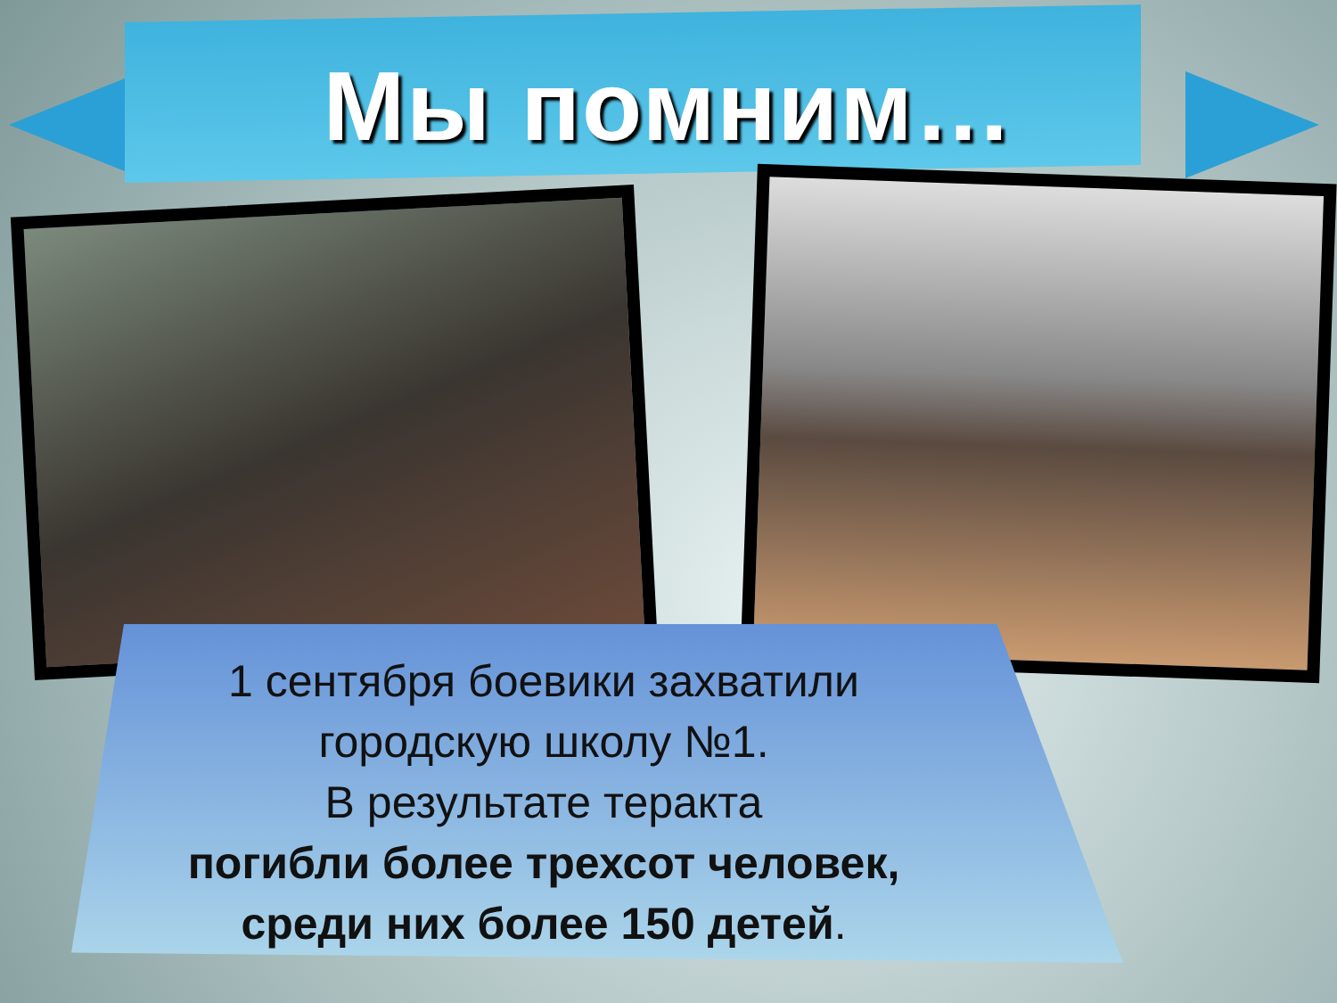Мы помним…
1 сентября боевики захватили
городскую школу №1.
В результате теракта
погибли более трехсот человек,
среди них более 150 детей.